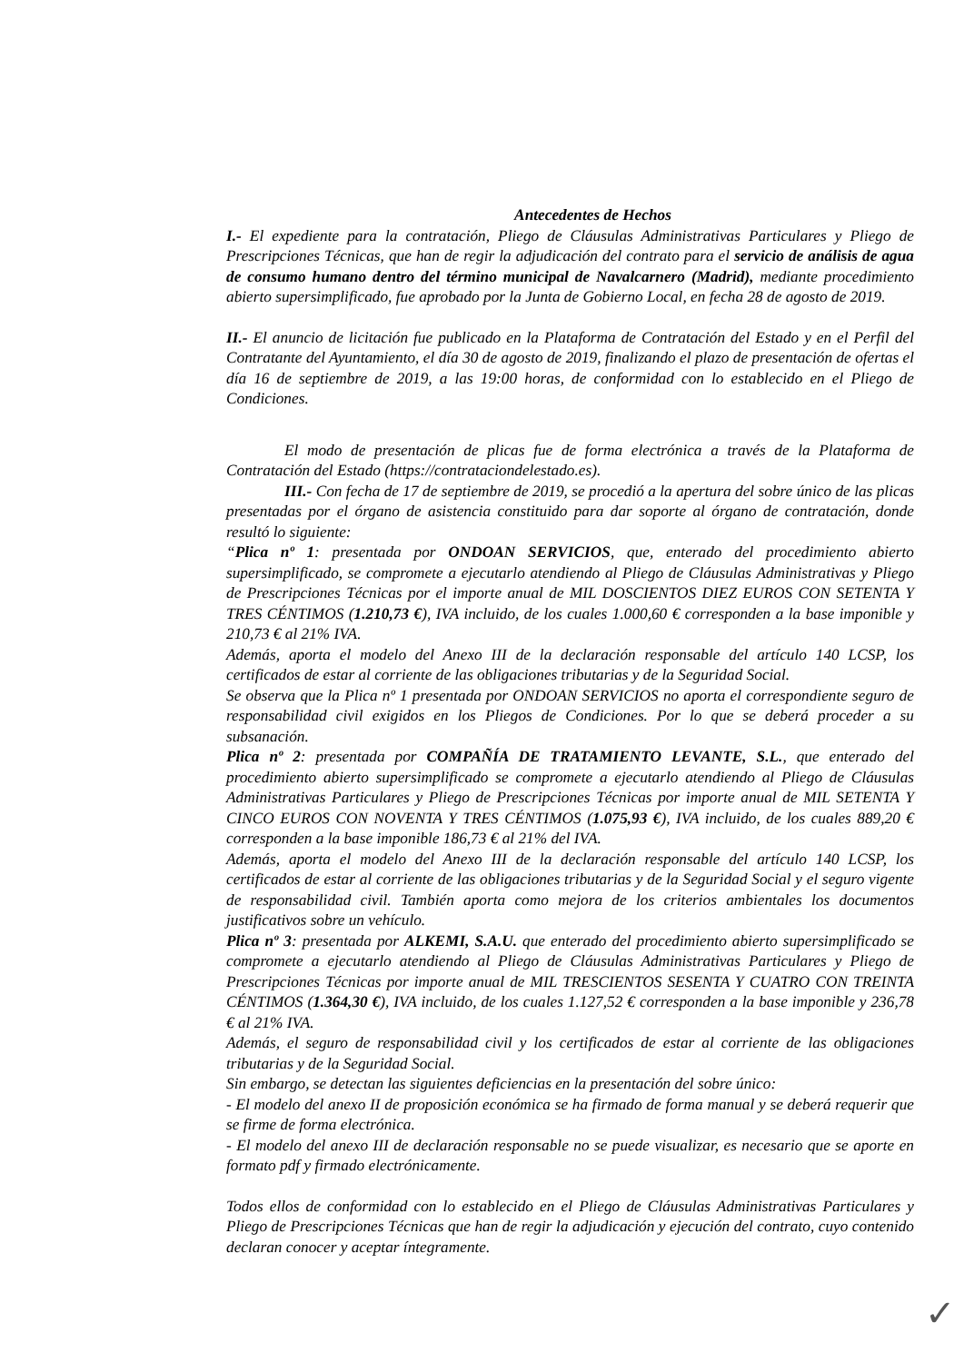Antecedentes de Hechos
I.- El expediente para la contratación, Pliego de Cláusulas Administrativas Particulares y Pliego de Prescripciones Técnicas, que han de regir la adjudicación del contrato para el servicio de análisis de agua de consumo humano dentro del término municipal de Navalcarnero (Madrid), mediante procedimiento abierto supersimplificado, fue aprobado por la Junta de Gobierno Local, en fecha 28 de agosto de 2019.
II.- El anuncio de licitación fue publicado en la Plataforma de Contratación del Estado y en el Perfil del Contratante del Ayuntamiento, el día 30 de agosto de 2019, finalizando el plazo de presentación de ofertas el día 16 de septiembre de 2019, a las 19:00 horas, de conformidad con lo establecido en el Pliego de Condiciones.
El modo de presentación de plicas fue de forma electrónica a través de la Plataforma de Contratación del Estado (https://contrataciondelestado.es).
III.- Con fecha de 17 de septiembre de 2019, se procedió a la apertura del sobre único de las plicas presentadas por el órgano de asistencia constituido para dar soporte al órgano de contratación, donde resultó lo siguiente:
“Plica nº 1: presentada por ONDOAN SERVICIOS, que, enterado del procedimiento abierto supersimplificado, se compromete a ejecutarlo atendiendo al Pliego de Cláusulas Administrativas y Pliego de Prescripciones Técnicas por el importe anual de MIL DOSCIENTOS DIEZ EUROS CON SETENTA Y TRES CÉNTIMOS (1.210,73 €), IVA incluido, de los cuales 1.000,60 € corresponden a la base imponible y 210,73 € al 21% IVA.
Además, aporta el modelo del Anexo III de la declaración responsable del artículo 140 LCSP, los certificados de estar al corriente de las obligaciones tributarias y de la Seguridad Social.
Se observa que la Plica nº 1 presentada por ONDOAN SERVICIOS no aporta el correspondiente seguro de responsabilidad civil exigidos en los Pliegos de Condiciones. Por lo que se deberá proceder a su subsanación.
Plica nº 2: presentada por COMPAÑÍA DE TRATAMIENTO LEVANTE, S.L., que enterado del procedimiento abierto supersimplificado se compromete a ejecutarlo atendiendo al Pliego de Cláusulas Administrativas Particulares y Pliego de Prescripciones Técnicas por importe anual de MIL SETENTA Y CINCO EUROS CON NOVENTA Y TRES CÉNTIMOS (1.075,93 €), IVA incluido, de los cuales 889,20 € corresponden a la base imponible 186,73 € al 21% del IVA.
Además, aporta el modelo del Anexo III de la declaración responsable del artículo 140 LCSP, los certificados de estar al corriente de las obligaciones tributarias y de la Seguridad Social y el seguro vigente de responsabilidad civil. También aporta como mejora de los criterios ambientales los documentos justificativos sobre un vehículo.
Plica nº 3: presentada por ALKEMI, S.A.U. que enterado del procedimiento abierto supersimplificado se compromete a ejecutarlo atendiendo al Pliego de Cláusulas Administrativas Particulares y Pliego de Prescripciones Técnicas por importe anual de MIL TRESCIENTOS SESENTA Y CUATRO CON TREINTA CÉNTIMOS (1.364,30 €), IVA incluido, de los cuales 1.127,52 € corresponden a la base imponible y 236,78 € al 21% IVA.
Además, el seguro de responsabilidad civil y los certificados de estar al corriente de las obligaciones tributarias y de la Seguridad Social.
Sin embargo, se detectan las siguientes deficiencias en la presentación del sobre único:
- El modelo del anexo II de proposición económica se ha firmado de forma manual y se deberá requerir que se firme de forma electrónica.
- El modelo del anexo III de declaración responsable no se puede visualizar, es necesario que se aporte en formato pdf y firmado electrónicamente.
Todos ellos de conformidad con lo establecido en el Pliego de Cláusulas Administrativas Particulares y Pliego de Prescripciones Técnicas que han de regir la adjudicación y ejecución del contrato, cuyo contenido declaran conocer y aceptar íntegramente.
✓